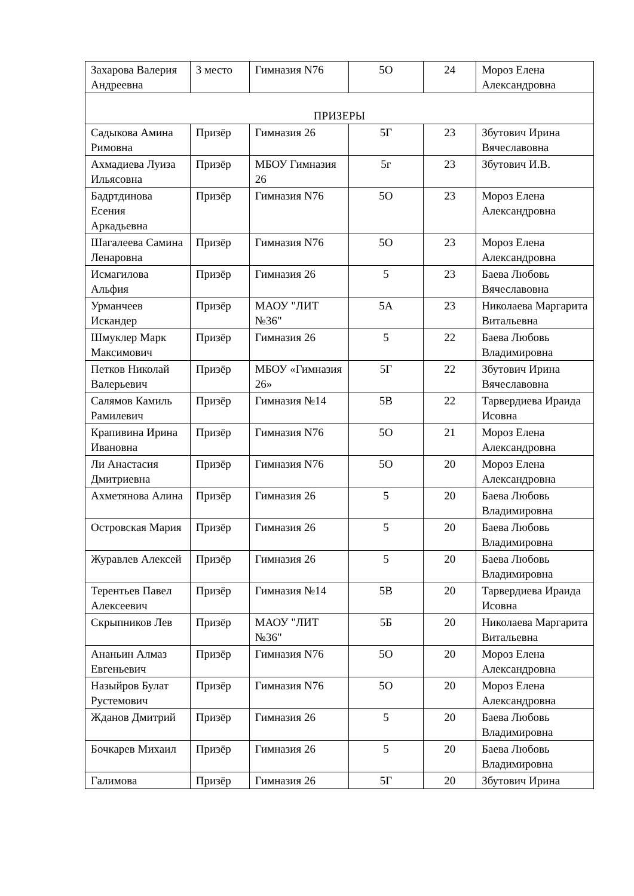| Захарова Валерия Андреевна | 3 место | Гимназия N76 | 5О | 24 | Мороз Елена Александровна |
| ПРИЗЕРЫ | | | | | |
| Садыкова Амина Римовна | Призёр | Гимназия 26 | 5Г | 23 | Збутович Ирина Вячеславовна |
| Ахмадиева Луиза Ильясовна | Призёр | МБОУ Гимназия 26 | 5г | 23 | Збутович И.В. |
| Бадртдинова Есения Аркадьевна | Призёр | Гимназия N76 | 5О | 23 | Мороз Елена Александровна |
| Шагалеева Самина Ленаровна | Призёр | Гимназия N76 | 5О | 23 | Мороз Елена Александровна |
| Исмагилова Альфия | Призёр | Гимназия 26 | 5 | 23 | Баева Любовь Вячеславовна |
| Урманчеев Искандер | Призёр | МАОУ "ЛИТ №36" | 5А | 23 | Николаева Маргарита Витальевна |
| Шмуклер Марк Максимович | Призёр | Гимназия 26 | 5 | 22 | Баева Любовь Владимировна |
| Петков Николай Валерьевич | Призёр | МБОУ «Гимназия 26» | 5Г | 22 | Збутович Ирина Вячеславовна |
| Салямов Камиль Рамилевич | Призёр | Гимназия №14 | 5В | 22 | Тарвердиева Ираида Исовна |
| Крапивина Ирина Ивановна | Призёр | Гимназия N76 | 5О | 21 | Мороз Елена Александровна |
| Ли Анастасия Дмитриевна | Призёр | Гимназия N76 | 5О | 20 | Мороз Елена Александровна |
| Ахметянова Алина | Призёр | Гимназия 26 | 5 | 20 | Баева Любовь Владимировна |
| Островская Мария | Призёр | Гимназия 26 | 5 | 20 | Баева Любовь Владимировна |
| Журавлев Алексей | Призёр | Гимназия 26 | 5 | 20 | Баева Любовь Владимировна |
| Терентьев Павел Алексеевич | Призёр | Гимназия №14 | 5В | 20 | Тарвердиева Ираида Исовна |
| Скрыпников Лев | Призёр | МАОУ "ЛИТ №36" | 5Б | 20 | Николаева Маргарита Витальевна |
| Ананьин Алмаз Евгеньевич | Призёр | Гимназия N76 | 5О | 20 | Мороз Елена Александровна |
| Назыйров Булат Рустемович | Призёр | Гимназия N76 | 5О | 20 | Мороз Елена Александровна |
| Жданов Дмитрий | Призёр | Гимназия 26 | 5 | 20 | Баева Любовь Владимировна |
| Бочкарев Михаил | Призёр | Гимназия 26 | 5 | 20 | Баева Любовь Владимировна |
| Галимова | Призёр | Гимназия 26 | 5Г | 20 | Збутович Ирина |